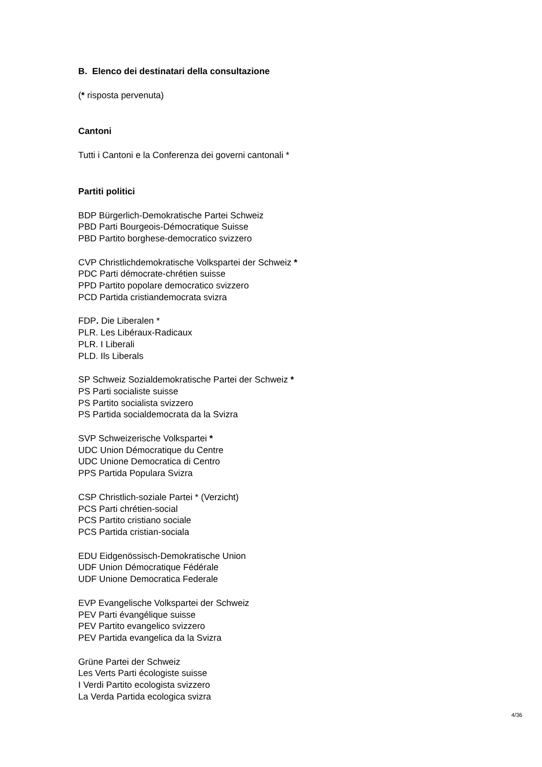B. Elenco dei destinatari della consultazione
(* risposta pervenuta)
Cantoni
Tutti i Cantoni e la Conferenza dei governi cantonali *
Partiti politici
BDP Bürgerlich-Demokratische Partei Schweiz
PBD Parti Bourgeois-Démocratique Suisse
PBD Partito borghese-democratico svizzero
CVP Christlichdemokratische Volkspartei der Schweiz *
PDC Parti démocrate-chrétien suisse
PPD Partito popolare democratico svizzero
PCD Partida cristiandemocrata svizra
FDP. Die Liberalen *
PLR. Les Libéraux-Radicaux
PLR. I Liberali
PLD. Ils Liberals
SP Schweiz Sozialdemokratische Partei der Schweiz *
PS Parti socialiste suisse
PS Partito socialista svizzero
PS Partida socialdemocrata da la Svizra
SVP Schweizerische Volkspartei *
UDC Union Démocratique du Centre
UDC Unione Democratica di Centro
PPS Partida Populara Svizra
CSP Christlich-soziale Partei * (Verzicht)
PCS Parti chrétien-social
PCS Partito cristiano sociale
PCS Partida cristian-sociala
EDU Eidgenössisch-Demokratische Union
UDF Union Démocratique Fédérale
UDF Unione Democratica Federale
EVP Evangelische Volkspartei der Schweiz
PEV Parti évangélique suisse
PEV Partito evangelico svizzero
PEV Partida evangelica da la Svizra
Grüne Partei der Schweiz
Les Verts Parti écologiste suisse
I Verdi Partito ecologista svizzero
La Verda Partida ecologica svizra
4/36